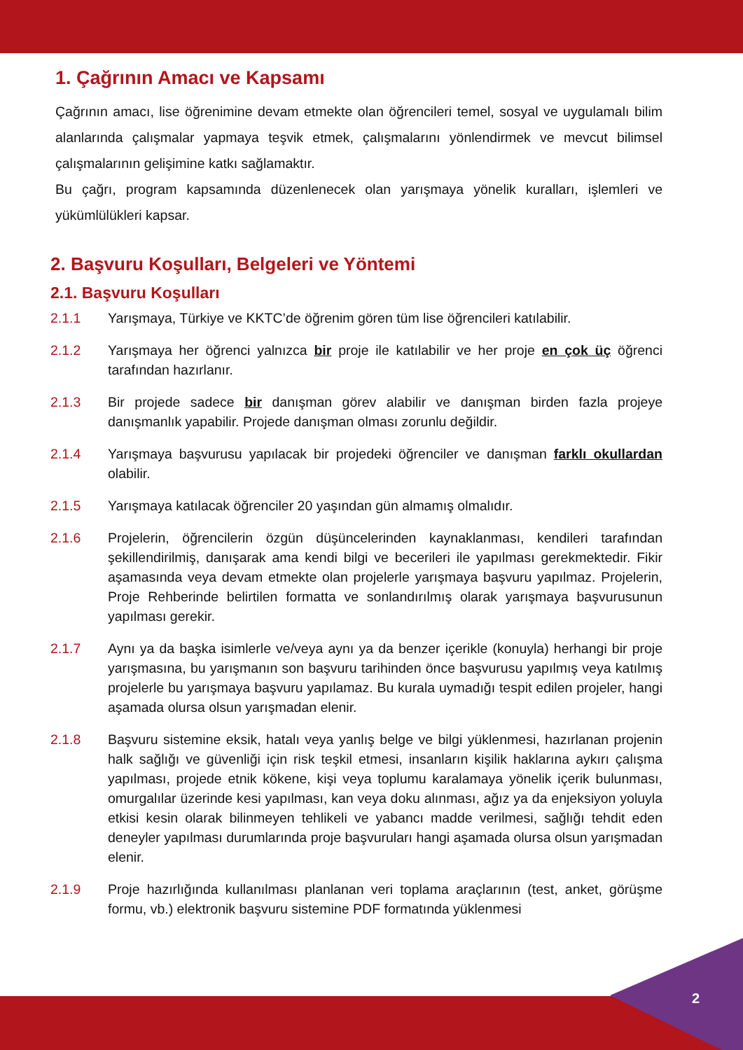1. Çağrının Amacı ve Kapsamı
Çağrının amacı, lise öğrenimine devam etmekte olan öğrencileri temel, sosyal ve uygulamalı bilim alanlarında çalışmalar yapmaya teşvik etmek, çalışmalarını yönlendirmek ve mevcut bilimsel çalışmalarının gelişimine katkı sağlamaktır.
Bu çağrı, program kapsamında düzenlenecek olan yarışmaya yönelik kuralları, işlemleri ve yükümlülükleri kapsar.
2. Başvuru Koşulları, Belgeleri ve Yöntemi
2.1. Başvuru Koşulları
2.1.1 Yarışmaya, Türkiye ve KKTC’de öğrenim gören tüm lise öğrencileri katılabilir.
2.1.2 Yarışmaya her öğrenci yalnızca bir proje ile katılabilir ve her proje en çok üç öğrenci tarafından hazırlanır.
2.1.3 Bir projede sadece bir danışman görev alabilir ve danışman birden fazla projeye danışmanlık yapabilir. Projede danışman olması zorunlu değildir.
2.1.4 Yarışmaya başvurusu yapılacak bir projedeki öğrenciler ve danışman farklı okullardan olabilir.
2.1.5 Yarışmaya katılacak öğrenciler 20 yaşından gün almamış olmalıdır.
2.1.6 Projelerin, öğrencilerin özgün düşüncelerinden kaynaklanması, kendileri tarafından şekillendirilmiş, danışarak ama kendi bilgi ve becerileri ile yapılması gerekmektedir. Fikir aşamasında veya devam etmekte olan projelerle yarışmaya başvuru yapılmaz. Projelerin, Proje Rehberinde belirtilen formatta ve sonlandırılmış olarak yarışmaya başvurusunun yapılması gerekir.
2.1.7 Aynı ya da başka isimlerle ve/veya aynı ya da benzer içerikle (konuyla) herhangi bir proje yarışmasına, bu yarışmanın son başvuru tarihinden önce başvurusu yapılmış veya katılmış projelerle bu yarışmaya başvuru yapılamaz. Bu kurala uymadığı tespit edilen projeler, hangi aşamada olursa olsun yarışmadan elenir.
2.1.8 Başvuru sistemine eksik, hatalı veya yanlış belge ve bilgi yüklenmesi, hazırlanan projenin halk sağlığı ve güvenliği için risk teşkil etmesi, insanların kişilik haklarına aykırı çalışma yapılması, projede etnik kökene, kişi veya toplumu karalamaya yönelik içerik bulunması, omurgalılar üzerinde kesi yapılması, kan veya doku alınması, ağız ya da enjeksiyon yoluyla etkisi kesin olarak bilinmeyen tehlikeli ve yabancı madde verilmesi, sağlığı tehdit eden deneyler yapılması durumlarında proje başvuruları hangi aşamada olursa olsun yarışmadan elenir.
2.1.9 Proje hazırlığında kullanılması planlanan veri toplama araçlarının (test, anket, görüşme formu, vb.) elektronik başvuru sistemine PDF formatında yüklenmesi
2